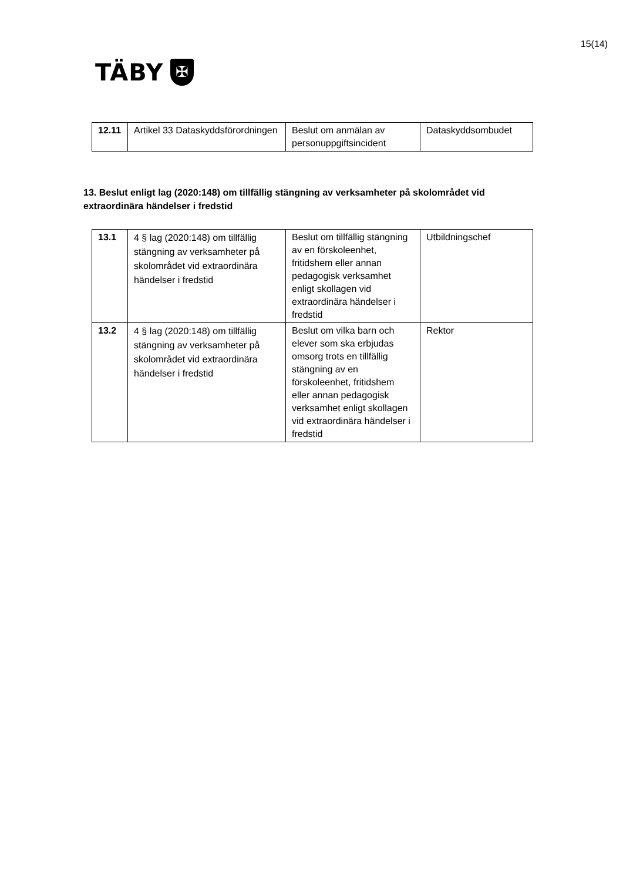15(14)
TÄBY
✠
| 12.11 | Artikel 33 Dataskyddsförordningen | Beslut om anmälan av personuppgiftsincident | Dataskyddsombudet |
13. Beslut enligt lag (2020:148) om tillfällig stängning av verksamheter på skolområdet vid extraordinära händelser i fredstid
| 13.1 | 4 § lag (2020:148) om tillfällig stängning av verksamheter på skolområdet vid extraordinära händelser i fredstid | Beslut om tillfällig stängning av en förskoleenhet, fritidshem eller annan pedagogisk verksamhet enligt skollagen vid extraordinära händelser i fredstid | Utbildningschef |
| 13.2 | 4 § lag (2020:148) om tillfällig stängning av verksamheter på skolområdet vid extraordinära händelser i fredstid | Beslut om vilka barn och elever som ska erbjudas omsorg trots en tillfällig stängning av en förskoleenhet, fritidshem eller annan pedagogisk verksamhet enligt skollagen vid extraordinära händelser i fredstid | Rektor |